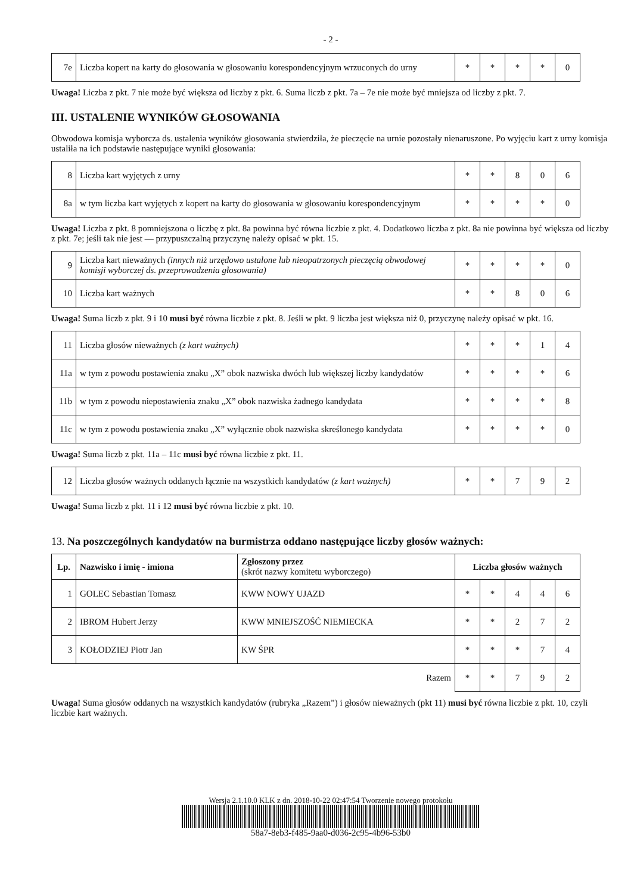- 2 -
| 7e | Liczba kopert na karty do głosowania w głosowaniu korespondencyjnym wrzuconych do urny | * | * | * | * | 0 |
Uwaga! Liczba z pkt. 7 nie może być większa od liczby z pkt. 6. Suma liczb z pkt. 7a – 7e nie może być mniejsza od liczby z pkt. 7.
III. USTALENIE WYNIKÓW GŁOSOWANIA
Obwodowa komisja wyborcza ds. ustalenia wyników głosowania stwierdziła, że pieczęcie na urnie pozostały nienaruszone. Po wyjęciu kart z urny komisja ustaliła na ich podstawie następujące wyniki głosowania:
| 8 | Liczba kart wyjętych z urny | * | * | 8 | 0 | 6 |
| 8a | w tym liczba kart wyjętych z kopert na karty do głosowania w głosowaniu korespondencyjnym | * | * | * | * | 0 |
Uwaga! Liczba z pkt. 8 pomniejszona o liczbę z pkt. 8a powinna być równa liczbie z pkt. 4. Dodatkowo liczba z pkt. 8a nie powinna być większa od liczby z pkt. 7e; jeśli tak nie jest — przypuszczalną przyczynę należy opisać w pkt. 15.
| 9 | Liczba kart nieważnych (innych niż urzędowo ustalone lub nieopatrzonych pieczęcią obwodowej komisji wyborczej ds. przeprowadzenia głosowania) | * | * | * | * | 0 |
| 10 | Liczba kart ważnych | * | * | 8 | 0 | 6 |
Uwaga! Suma liczb z pkt. 9 i 10 musi być równa liczbie z pkt. 8. Jeśli w pkt. 9 liczba jest większa niż 0, przyczynę należy opisać w pkt. 16.
| 11 | Liczba głosów nieważnych (z kart ważnych) | * | * | * | 1 | 4 |
| 11a | w tym z powodu postawienia znaku „X” obok nazwiska dwóch lub większej liczby kandydatów | * | * | * | * | 6 |
| 11b | w tym z powodu niepostawienia znaku „X” obok nazwiska żadnego kandydata | * | * | * | * | 8 |
| 11c | w tym z powodu postawienia znaku „X” wyłącznie obok nazwiska skreślonego kandydata | * | * | * | * | 0 |
Uwaga! Suma liczb z pkt. 11a – 11c musi być równa liczbie z pkt. 11.
| 12 | Liczba głosów ważnych oddanych łącznie na wszystkich kandydatów (z kart ważnych) | * | * | 7 | 9 | 2 |
Uwaga! Suma liczb z pkt. 11 i 12 musi być równa liczbie z pkt. 10.
13. Na poszczególnych kandydatów na burmistrza oddano następujące liczby głosów ważnych:
| Lp. | Nazwisko i imię - imiona | Zgłoszony przez (skrót nazwy komitetu wyborczego) | Liczba głosów ważnych | | | | |
| --- | --- | --- | --- | --- | --- | --- | --- |
| 1 | GOLEC Sebastian Tomasz | KWW NOWY UJAZD | * | * | 4 | 4 | 6 |
| 2 | IBROM Hubert Jerzy | KWW MNIEJSZOŚĆ NIEMIECKA | * | * | 2 | 7 | 2 |
| 3 | KOŁODZIEJ Piotr Jan | KW ŚPR | * | * | * | 7 | 4 |
| Razem | | | * | * | 7 | 9 | 2 |
Uwaga! Suma głosów oddanych na wszystkich kandydatów (rubryka „Razem”) i głosów nieważnych (pkt 11) musi być równa liczbie z pkt. 10, czyli liczbie kart ważnych.
Wersja 2.1.10.0 KLK z dn. 2018-10-22 02:47:54 Tworzenie nowego protokołu
58a7-8eb3-f485-9aa0-d036-2c95-4b96-53b0